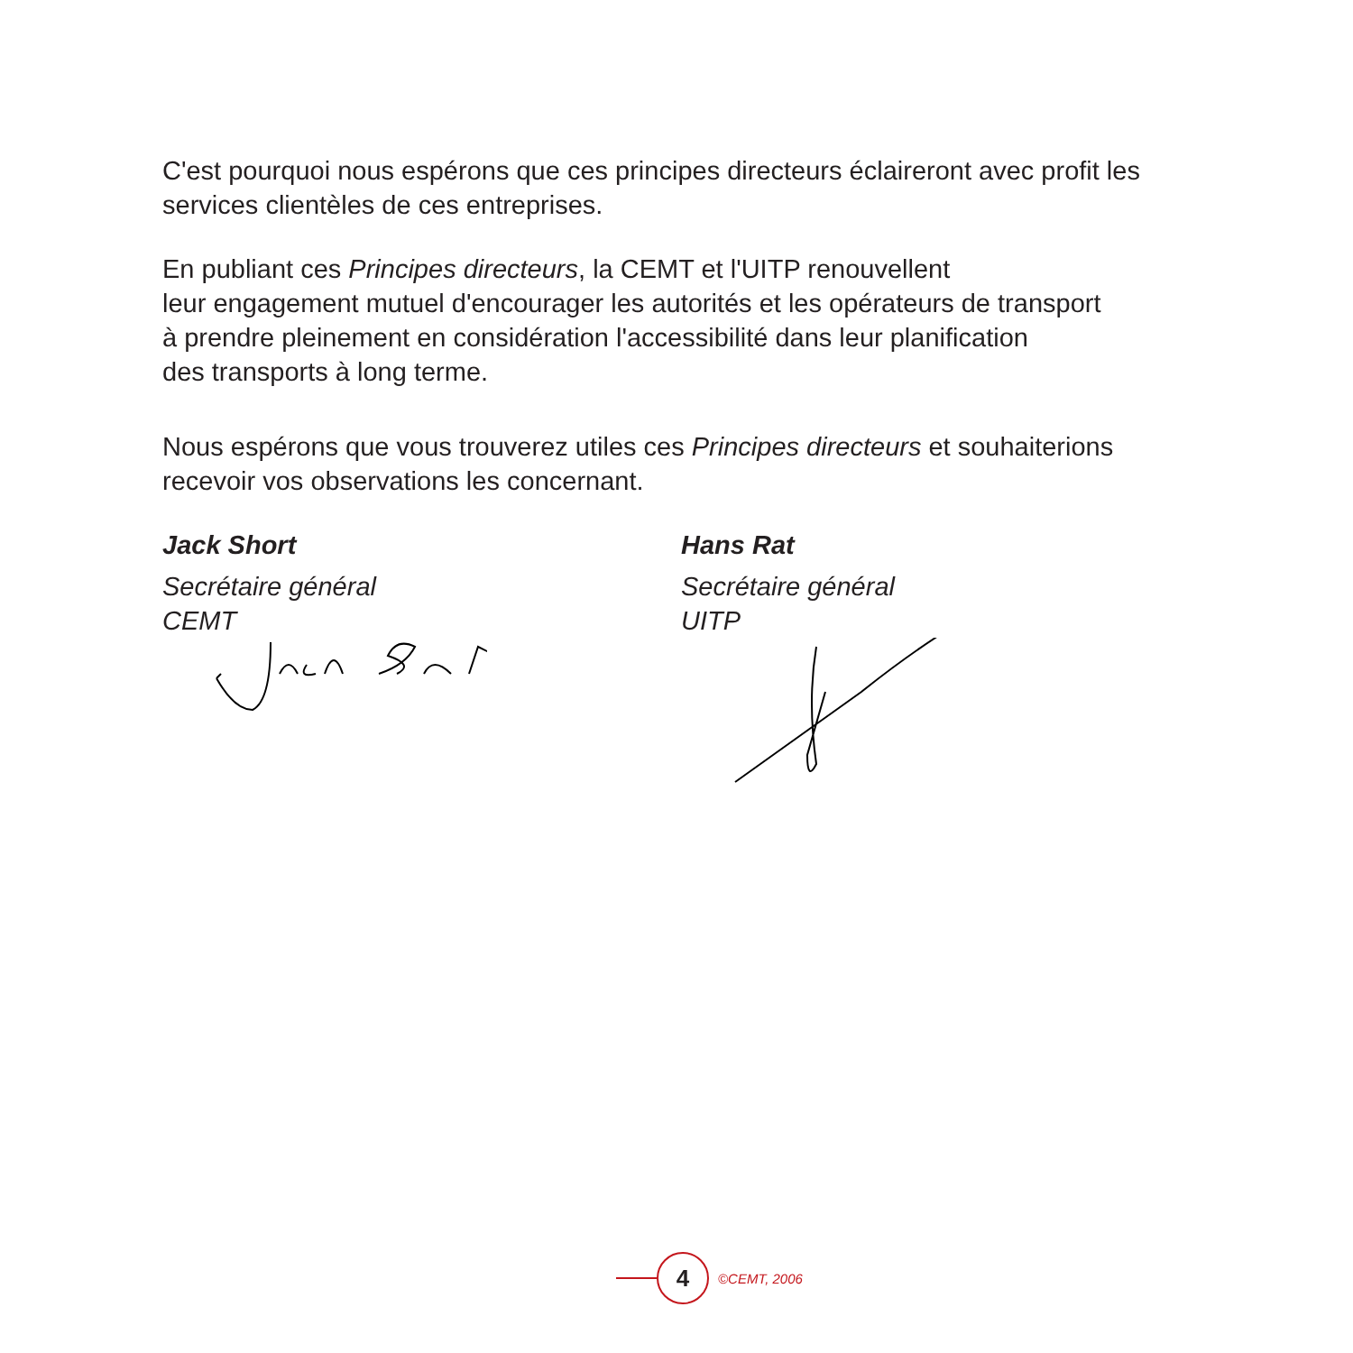C'est pourquoi nous espérons que ces principes directeurs éclaireront avec profit les services clientèles de ces entreprises.
En publiant ces Principes directeurs, la CEMT et l'UITP renouvellent
leur engagement mutuel d'encourager les autorités et les opérateurs de transport
à prendre pleinement en considération l'accessibilité dans leur planification
des transports à long terme.
Nous espérons que vous trouverez utiles ces Principes directeurs et souhaiterions recevoir vos observations les concernant.
Jack Short
Secrétaire général
CEMT
Hans Rat
Secrétaire général
UITP
4
©CEMT, 2006